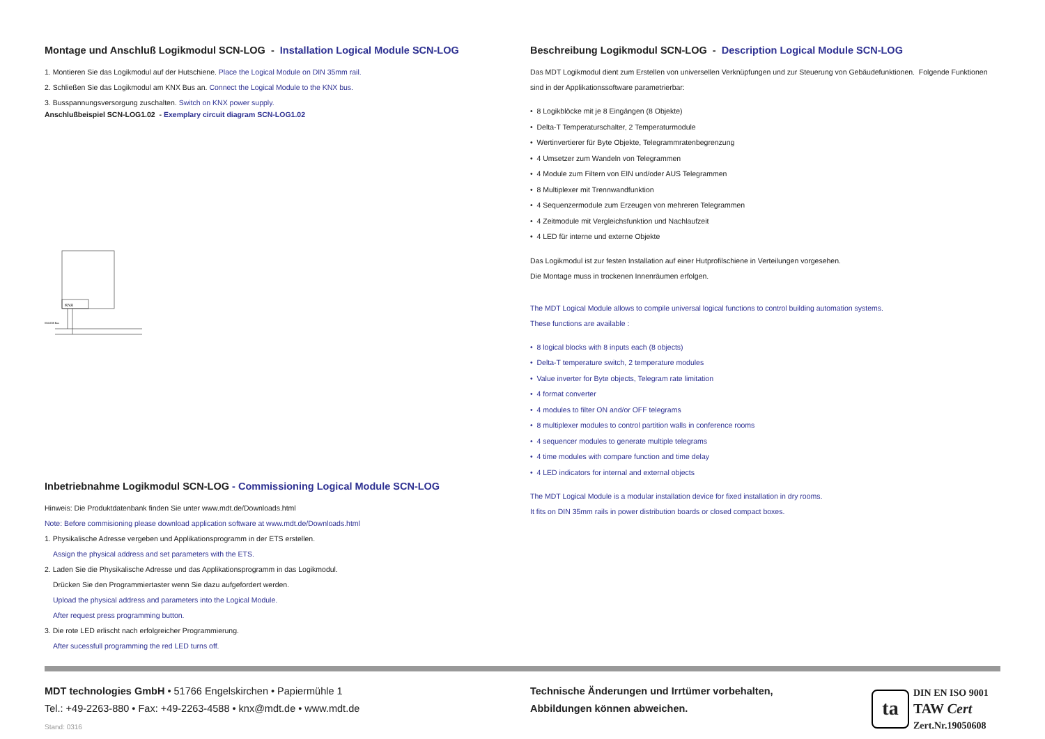Montage und Anschluß Logikmodul SCN-LOG - Installation Logical Module SCN-LOG
1. Montieren Sie das Logikmodul auf der Hutschiene. Place the Logical Module on DIN 35mm rail.
2. Schließen Sie das Logikmodul am KNX Bus an. Connect the Logical Module to the KNX bus.
3. Busspannungsversorgung zuschalten. Switch on KNX power supply.
Anschlußbeispiel SCN-LOG1.02 - Exemplary circuit diagram SCN-LOG1.02
KNX
KNX/EIB Bus
Inbetriebnahme Logikmodul SCN-LOG - Commissioning Logical Module SCN-LOG
Hinweis: Die Produktdatenbank finden Sie unter www.mdt.de/Downloads.html
Note: Before commisioning please download application software at www.mdt.de/Downloads.html
1. Physikalische Adresse vergeben und Applikationsprogramm in der ETS erstellen.
Assign the physical address and set parameters with the ETS.
2. Laden Sie die Physikalische Adresse und das Applikationsprogramm in das Logikmodul.
Drücken Sie den Programmiertaster wenn Sie dazu aufgefordert werden.
Upload the physical address and parameters into the Logical Module.
After request press programming button.
3. Die rote LED erlischt nach erfolgreicher Programmierung.
After sucessfull programming the red LED turns off.
Beschreibung Logikmodul SCN-LOG - Description Logical Module SCN-LOG
Das MDT Logikmodul dient zum Erstellen von universellen Verknüpfungen und zur Steuerung von Gebäudefunktionen. Folgende Funktionen sind in der Applikationssoftware parametrierbar:
• 8 Logikblöcke mit je 8 Eingängen (8 Objekte)
• Delta-T Temperaturschalter, 2 Temperaturmodule
• Wertinvertierer für Byte Objekte, Telegrammratenbegrenzung
• 4 Umsetzer zum Wandeln von Telegrammen
• 4 Module zum Filtern von EIN und/oder AUS Telegrammen
• 8 Multiplexer mit Trennwandfunktion
• 4 Sequenzermodule zum Erzeugen von mehreren Telegrammen
• 4 Zeitmodule mit Vergleichsfunktion und Nachlaufzeit
• 4 LED für interne und externe Objekte
Das Logikmodul ist zur festen Installation auf einer Hutprofilschiene in Verteilungen vorgesehen.
Die Montage muss in trockenen Innenräumen erfolgen.
The MDT Logical Module allows to compile universal logical functions to control building automation systems.
These functions are available :
• 8 logical blocks with 8 inputs each (8 objects)
• Delta-T temperature switch, 2 temperature modules
• Value inverter for Byte objects, Telegram rate limitation
• 4 format converter
• 4 modules to filter ON and/or OFF telegrams
• 8 multiplexer modules to control partition walls in conference rooms
• 4 sequencer modules to generate multiple telegrams
• 4 time modules with compare function and time delay
• 4 LED indicators for internal and external objects
The MDT Logical Module is a modular installation device for fixed installation in dry rooms.
It fits on DIN 35mm rails in power distribution boards or closed compact boxes.
MDT technologies GmbH • 51766 Engelskirchen • Papiermühle 1
Tel.: +49-2263-880 • Fax: +49-2263-4588 • knx@mdt.de • www.mdt.de
Stand: 0316
Technische Änderungen und Irrtümer vorbehalten,
Abbildungen können abweichen.
ta
DIN EN ISO 9001
TAW Cert
Zert.Nr.19050608